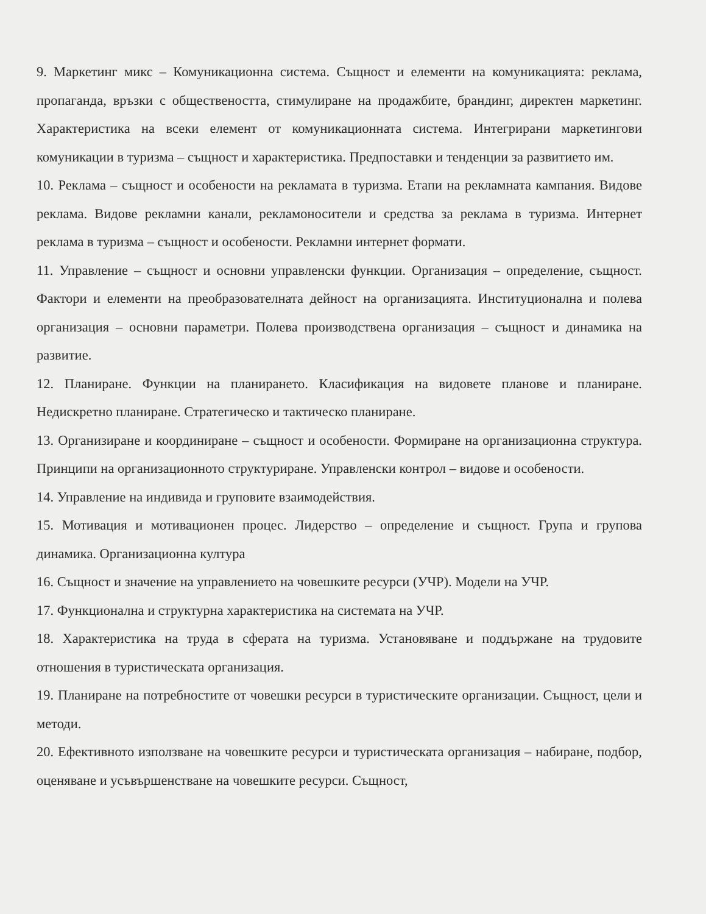9. Маркетинг микс – Комуникационна система. Същност и елементи на комуникацията: реклама, пропаганда, връзки с обществеността, стимулиране на продажбите, брандинг, директен маркетинг. Характеристика на всеки елемент от комуникационната система. Интегрирани маркетингови комуникации в туризма – същност и характеристика. Предпоставки и тенденции за развитието им.
10. Реклама – същност и особености на рекламата в туризма. Етапи на рекламната кампания. Видове реклама. Видове рекламни канали, рекламоносители и средства за реклама в туризма. Интернет реклама в туризма – същност и особености. Рекламни интернет формати.
11. Управление – същност и основни управленски функции. Организация – определение, същност. Фактори и елементи на преобразователната дейност на организацията. Институционална и полева организация – основни параметри. Полева производствена организация – същност и динамика на развитие.
12. Планиране. Функции на планирането. Класификация на видовете планове и планиране. Недискретно планиране. Стратегическо и тактическо планиране.
13. Организиране и координиране – същност и особености. Формиране на организационна структура. Принципи на организационното структуриране. Управленски контрол – видове и особености.
14. Управление на индивида и груповите взаимодействия.
15. Мотивация и мотивационен процес. Лидерство – определение и същност. Група и групова динамика. Организационна култура
16. Същност и значение на управлението на човешките ресурси (УЧР). Модели на УЧР.
17. Функционална и структурна характеристика на системата на УЧР.
18. Характеристика на труда в сферата на туризма. Установяване и поддържане на трудовите отношения в туристическата организация.
19. Планиране на потребностите от човешки ресурси в туристическите организации. Същност, цели и методи.
20. Ефективното използване на човешките ресурси и туристическата организация – набиране, подбор, оценяване и усъвършенстване на човешките ресурси. Същност,